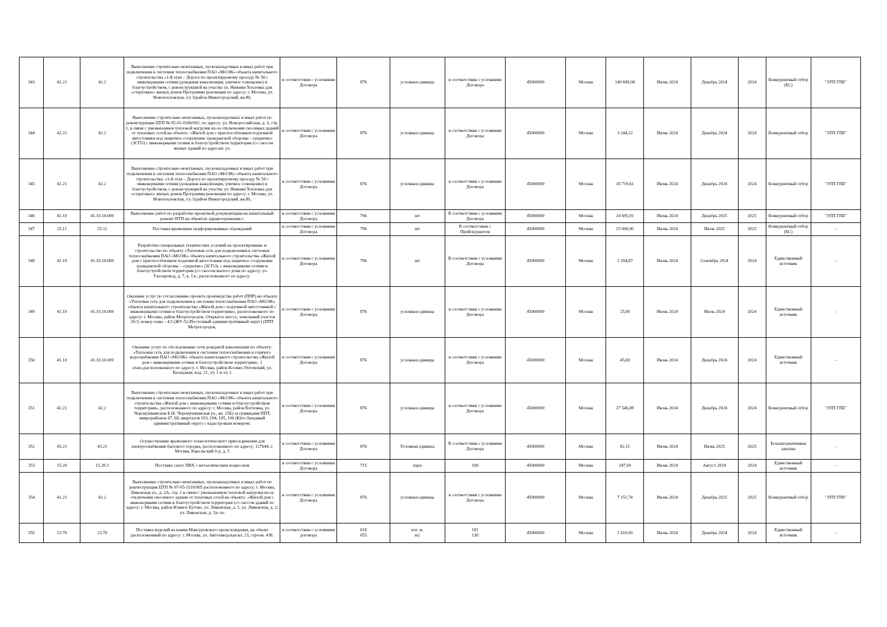| 343 | 42.21 | 42.2 | Выполнение строительно-монтажных, пусконаладочных и иных работ при подключении к системам теплоснабжения ПАО «МОЭК» объекта капитального строительства «1-й этап – Дорога по проектируемому проезду № 58 с инженерными сетями (дождевая канализация, уличное освещение) и благоустройством, с реконструкцией на участке ул. Нижняя Хохловка для «стартовых» жилых домов Программы реновации по адресу: г. Москва, ул. Новохохловская, з/у 1(район Нижегородский, кв.80, | в соответствии с условиями Договора | 876 | условная единица | в соответствии с условиями Договора | 45000000 | Москва | 140 849,08 | Июнь 2024 | Декабрь 2024 | 2024 | Конкурентный отбор (БС) | "ЭТП ГПБ" |
| 344 | 42.21 | 42.2 | Выполнение строительно-монтажных, пусконаладочных и иных работ по реконструкции ЦТП № 05-01-0206/092, по адресу: ул. Новороссийская, д. 3, стр. 1, в связи с уменьшением тепловой нагрузки из-за отключения сносимых зданий от тепловых сетей на объекте: «Жилой дом с приспособлением подземной автостоянки под защитное сооружение гражданской обороны - «укрытие» (ЗСГО) с инженерными сетями и благоустройством территории (со сносом жилых зданий по адресам: ул. | в соответствии с условиями Договора | 876 | условная единица | в соответствии с условиями Договора | 45000000 | Москва | 3 244,22 | Июнь 2024 | Декабрь 2024 | 2024 | Конкурентный отбор | "ЭТП ГПБ" |
| 345 | 42.21 | 42.2 | Выполнение строительно-монтажных, пусконаладочных и иных работ при подключении к системам теплоснабжения ПАО «МОЭК» объекта капитального строительства: «1-й этап – Дорога по проектируемому проезду № 58 с инженерными сетями (дождевая канализация, уличное освещение) и благоустройством, с реконструкцией на участке ул. Нижняя Хохловка для «стартовых» жилых домов Программы реновации по адресу: г. Москва, ул. Новохохловская, з/у 1(район Нижегородский, кв.80, | в соответствии с условиями Договора | 876 | условная единица | в соответствии с условиями Договора | 45000000 | Москва | 18 719,61 | Июнь 2024 | Декабрь 2024 | 2024 | Конкурентный отбор | "ЭТП ГПБ" |
| 346 | 41.10 | 41.10.10.000 | Выполнение работ по разработке проектной документации на капитальный ремонт ИТП на объектах здравоохранения г. | в соответствии с условиями Договора | 796 | шт | В соответствии с условиями Договора | 45000000 | Москва | 24 695,91 | Июнь 2024 | Декабрь 2025 | 2025 | Конкурентный отбор | "ЭТП ГПБ" |
| 347 | 25.11 | 25.11 | Поставка временных перфорированных ограждений | в соответствии с условиями Договора | 796 | шт | В соответствии с Прейскурантом | 45000000 | Москва | 15 000,00 | Июнь 2024 | Июль 2025 | 2025 | Конкурентный отбор (БС) | - |
| 348 | 41.10 | 41.10.10.000 | Разработка специальных технических условий на проектирование и строительство по объекту «Тепловая сеть для подключения к системам теплоснабжения ПАО «МОЭК» объекта капитального строительства «Жилой дом с приспособлением подземной автостоянки под защитное сооружение гражданской обороны – «укрытие» (ЗСГО), с инженерными сетями и благоустройством территории (со сносом жилого дома по адресу: ул. Газопровод, д. 7, к. 1)», расположенного по адресу: | в соответствии с условиями Договора | 796 | шт | В соответствии с условиями Договора | 45000000 | Москва | 1 284,67 | Июнь 2024 | Сентябрь 2024 | 2024 | Единственный источник | - |
| 349 | 41.10 | 41.10.10.000 | Оказание услуг по согласованию проекта производства работ (ППР) на объекте «Тепловая сеть для подключения к системам теплоснабжения ПАО «МОЭК» объекта капитального строительства «Жилой дом с подземной автостоянкой с инженерными сетями и благоустройством территории», расположенного по адресу: г. Москва, район Метрогородок, Открытое шоссе, земельный участок 26/3, номер зоны – 4.5 (ЖУ-5) (Восточный административный округ) (ППТ Метрогородок, | в соответствии с условиями Договора | 876 | условная единица | в соответствии с условиями Договора | 45000000 | Москва | 25,00 | Июнь 2024 | Июль 2024 | 2024 | Единственный источник | - |
| 350 | 41.10 | 41.10.10.000 | Оказание услуг по обследованию сети дождевой канализации по объекту: «Тепловая сеть для подключения к системам теплоснабжения и горячего водоснабжения ПАО «МОЭК» объекта капитального строительства «Жилой дом с инженерными сетями и благоустройством территории». 1 этап»,расположенного по адресу: г. Москва, район Косино-Ухтомский, ул. Каскадная, влд. 21, з/у 1 и з/у 2 | в соответствии с условиями Договора | 876 | условная единица | в соответствии с условиями Договора | 45000000 | Москва | 45,69 | Июнь 2024 | Декабрь 2024 | 2024 | Единственный источник | - |
| 351 | 42.21 | 42.2 | Выполнение строительно-монтажных, пусконаладочных и иных работ при подключении к системам теплоснабжения ПАО «МОЭК» объекта капитального строительства «Жилой дом с инженерными сетями и благоустройством территории», расположенного по адресу: г. Москва, район Котловка, ул. Черемушкинская Б (Б. Черемушкинская ул., вл. 25Б) за границами ППТ, микрорайонов 67, 68, кварталов 103, 104, 105, 106 (Юго-Западный административный округ) с кадастровым номером: | в соответствии с условиями Договора | 876 | условная единица | в соответствии с условиями Договора | 45000000 | Москва | 27 546,08 | Июнь 2024 | Декабрь 2024 | 2024 | Конкурентный отбор | "ЭТП ГПБ" |
| 352 | 43.21 | 43.21 | Осуществление временного технологического присоединения для электроснабжения бытового городка, расположенного по адресу: 127644, г. Москва, Карельский б-р, д. 5 | в соответствии с условиями Договора | 876 | Условная единица | В соответствии с условиями Договора | 45000000 | Москва | 82,11 | Июнь 2024 | Июнь 2025 | 2025 | Безальтернативная закупка | - |
| 353 | 15.20 | 15.20.3 | Поставка сапог ПВХ с металлическим подноском | в соответствии с условиями Договора | 715 | пара | 100 | 45000000 | Москва | 247,00 | Июнь 2024 | Август 2024 | 2024 | Единственный источник | - |
| 354 | 42.21 | 42.2 | Выполнение строительно-монтажных, пусконаладочных и иных работ по реконструкции ЦТП № 07-05-1118/005 расположенного по адресу: г. Москва, Ливенская ул., д. 2А, стр. 2 в связи с уменьшением тепловой нагрузки из-за отключения сносимого здания от тепловых сетей на объекте: «Жилой дом с инженерными сетями и благоустройством территории (со сносом зданий по адресу: г. Москва, район Южное Бутово, ул. Ливенская, д. 1; ул. Ливенская, д. 2; ул. Ливенская, д. 3)» по | в соответствии с условиями Договора | 876 | условная единица | в соответствии с условиями Договора | 45000000 | Москва | 7 151,74 | Июнь 2024 | Декабрь 2025 | 2025 | Конкурентный отбор | "ЭТП ГПБ" |
| 355 | 23.70 | 23.70 | Поставка изделий из камня Мансуровского происхождения, на объект расположенный по адресу: г. Москва, ул. Автозаводская вл. 23, строен. 438. | в соответствии с условиями договора | 018 055 | пог. м. м2 | 181 130 | 45000000 | Москва | 1 610,00 | Июнь 2024 | Декабрь 2024 | 2024 | Единственный источник | - |